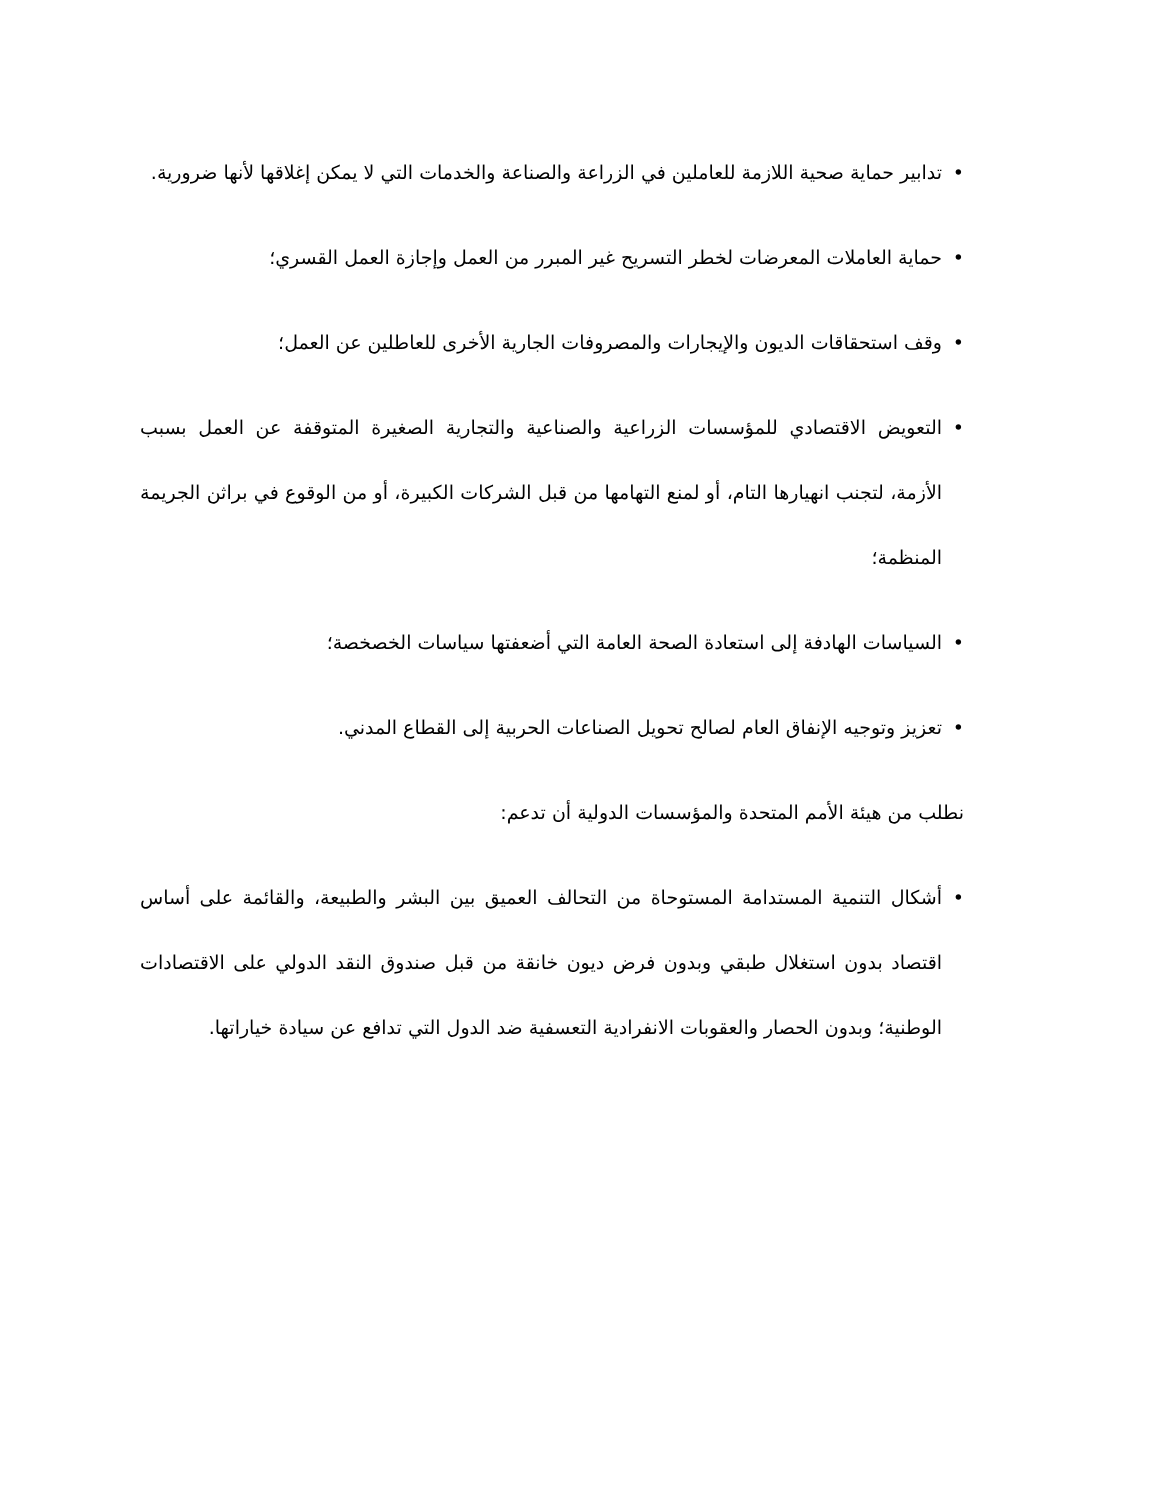• تدابير حماية صحية اللازمة للعاملين في الزراعة والصناعة والخدمات التي لا يمكن إغلاقها لأنها ضرورية.
• حماية العاملات المعرضات لخطر التسريح غير المبرر من العمل وإجازة العمل القسري؛
• وقف استحقاقات الديون والإيجارات والمصروفات الجارية الأخرى للعاطلين عن العمل؛
• التعويض الاقتصادي للمؤسسات الزراعية والصناعية والتجارية الصغيرة المتوقفة عن العمل بسبب الأزمة، لتجنب انهيارها التام، أو لمنع التهامها من قبل الشركات الكبيرة، أو من الوقوع في براثن الجريمة المنظمة؛
• السياسات الهادفة إلى استعادة الصحة العامة التي أضعفتها سياسات الخصخصة؛
• تعزيز وتوجيه الإنفاق العام لصالح تحويل الصناعات الحربية إلى القطاع المدني.
نطلب من هيئة الأمم المتحدة والمؤسسات الدولية أن تدعم:
• أشكال التنمية المستدامة المستوحاة من التحالف العميق بين البشر والطبيعة، والقائمة على أساس اقتصاد بدون استغلال طبقي وبدون فرض ديون خانقة من قبل صندوق النقد الدولي على الاقتصادات الوطنية؛ وبدون الحصار والعقوبات الانفرادية التعسفية ضد الدول التي تدافع عن سيادة خياراتها.